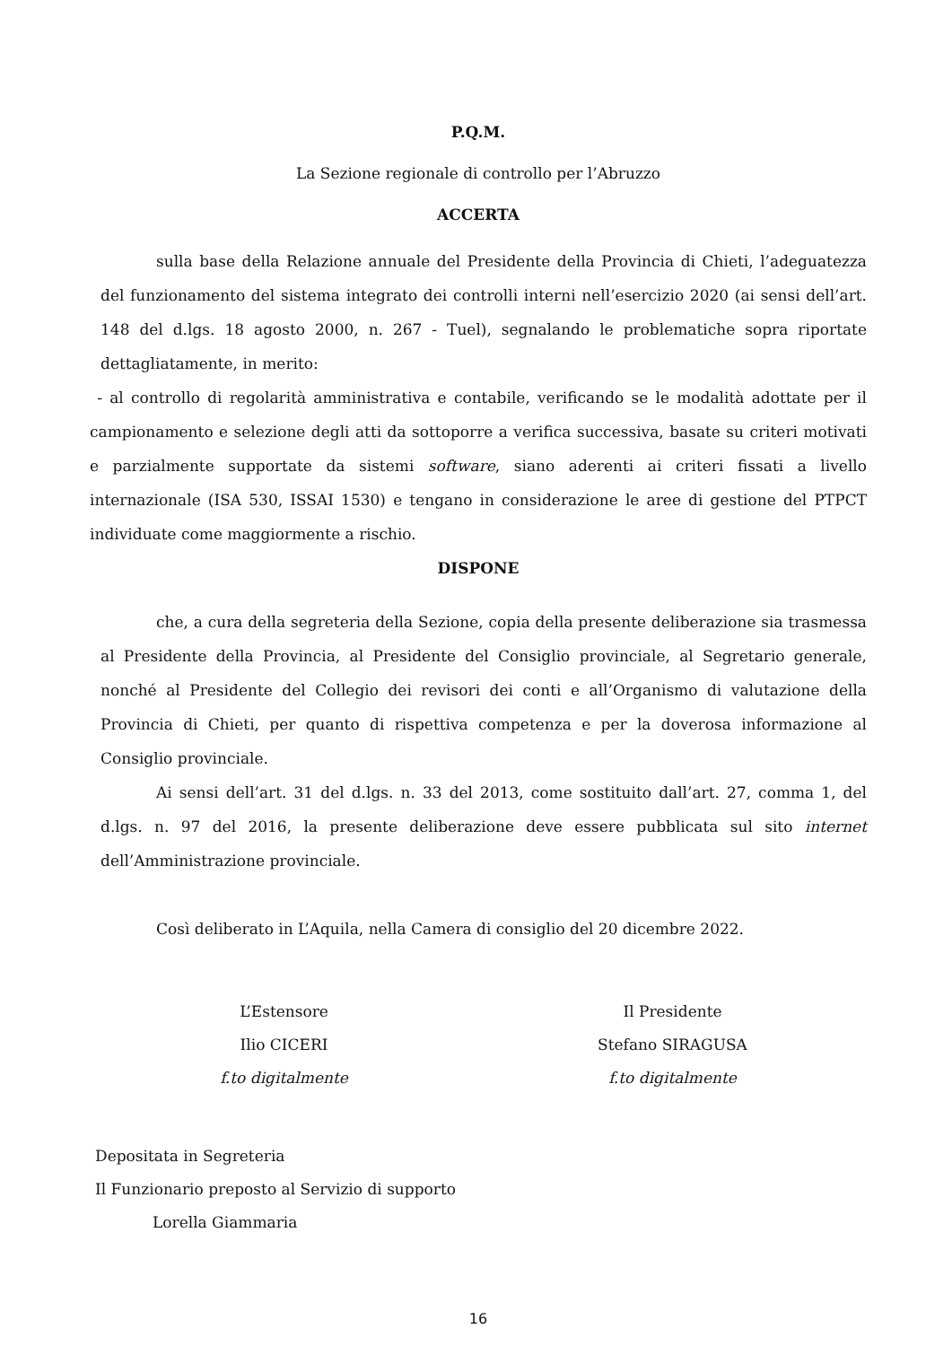P.Q.M.
La Sezione regionale di controllo per l’Abruzzo
ACCERTA
sulla base della Relazione annuale del Presidente della Provincia di Chieti, l’adeguatezza del funzionamento del sistema integrato dei controlli interni nell’esercizio 2020 (ai sensi dell’art. 148 del d.lgs. 18 agosto 2000, n. 267 - Tuel), segnalando le problematiche sopra riportate dettagliatamente, in merito:
- al controllo di regolarità amministrativa e contabile, verificando se le modalità adottate per il campionamento e selezione degli atti da sottoporre a verifica successiva, basate su criteri motivati e parzialmente supportate da sistemi software, siano aderenti ai criteri fissati a livello internazionale (ISA 530, ISSAI 1530) e tengano in considerazione le aree di gestione del PTPCT individuate come maggiormente a rischio.
DISPONE
che, a cura della segreteria della Sezione, copia della presente deliberazione sia trasmessa al Presidente della Provincia, al Presidente del Consiglio provinciale, al Segretario generale, nonché al Presidente del Collegio dei revisori dei conti e all’Organismo di valutazione della Provincia di Chieti, per quanto di rispettiva competenza e per la doverosa informazione al Consiglio provinciale.
Ai sensi dell’art. 31 del d.lgs. n. 33 del 2013, come sostituito dall’art. 27, comma 1, del d.lgs. n. 97 del 2016, la presente deliberazione deve essere pubblicata sul sito internet dell’Amministrazione provinciale.
Così deliberato in L’Aquila, nella Camera di consiglio del 20 dicembre 2022.
L’Estensore
Ilio CICERI
f.to digitalmente
Il Presidente
Stefano SIRAGUSA
f.to digitalmente
Depositata in Segreteria
Il Funzionario preposto al Servizio di supporto
Lorella Giammaria
16